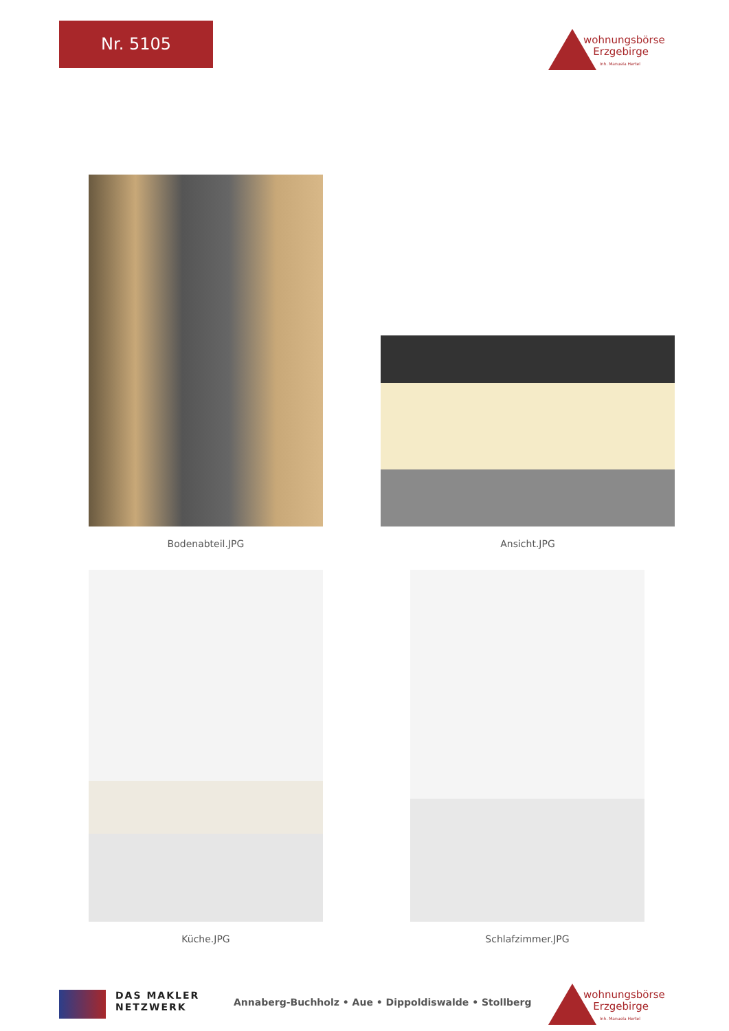Nr. 5105
wohnungsbörse
Erzgebirge
Inh. Manuela Hertel
Bodenabteil.JPG Ansicht.JPG
Küche.JPG Schlafzimmer.JPG
DAS MAKLER
NETZWERK
Annaberg-Buchholz • Aue • Dippoldiswalde • Stollberg
wohnungsbörse
Erzgebirge
Inh. Manuela Hertel